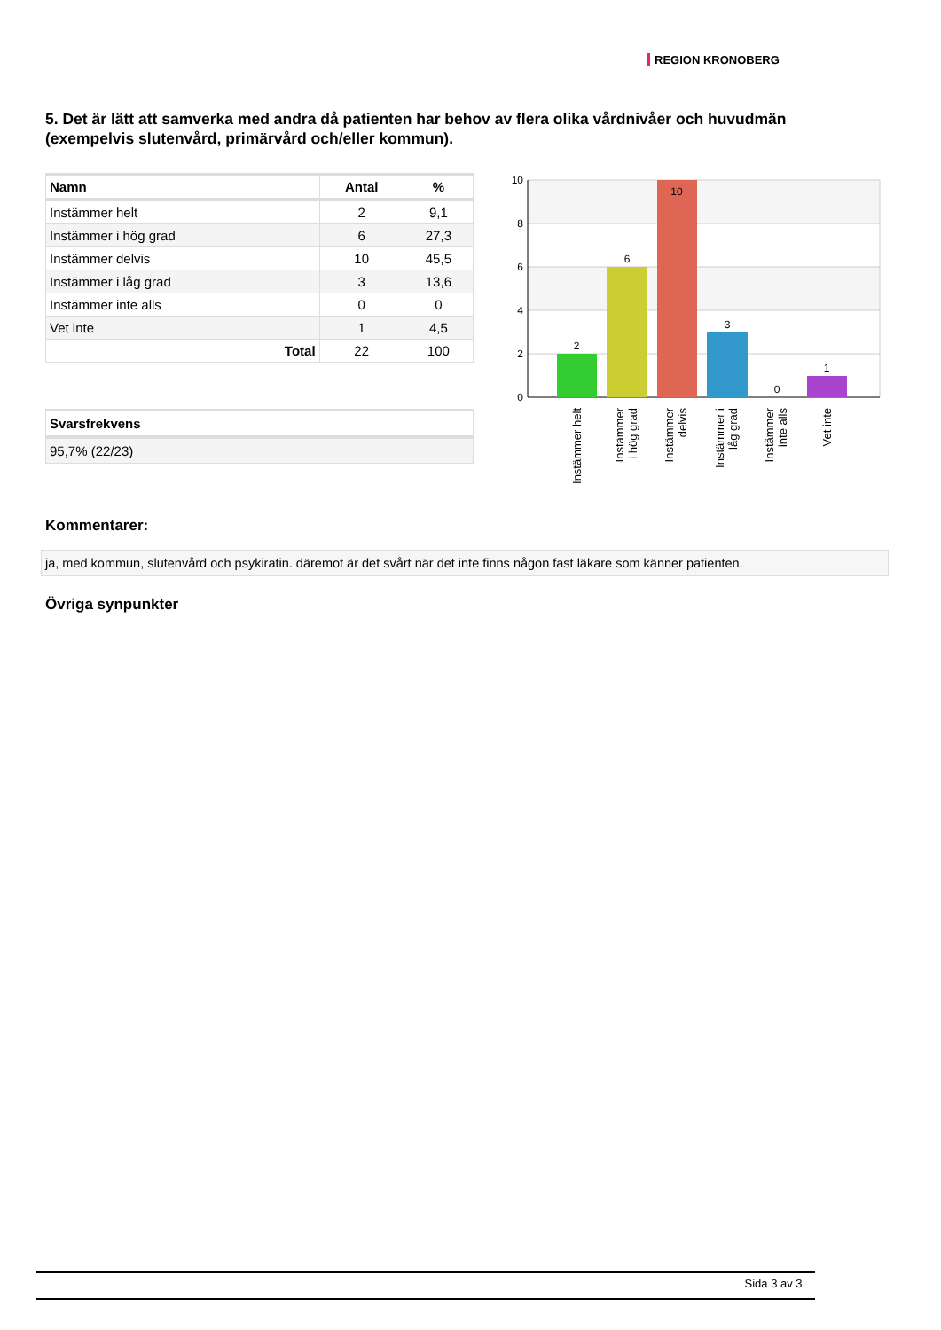REGION KRONOBERG
5. Det är lätt att samverka med andra då patienten har behov av flera olika vårdnivåer och huvudmän (exempelvis slutenvård, primärvård och/eller kommun).
| Namn | Antal | % |
| --- | --- | --- |
| Instämmer helt | 2 | 9,1 |
| Instämmer i hög grad | 6 | 27,3 |
| Instämmer delvis | 10 | 45,5 |
| Instämmer i låg grad | 3 | 13,6 |
| Instämmer inte alls | 0 | 0 |
| Vet inte | 1 | 4,5 |
| Total | 22 | 100 |
| Svarsfrekvens |
| --- |
| 95,7% (22/23) |
10
8
6
4
2
0
2
6
10
3
0
1
Instämmer helt
Instämmer
i hög grad
Instämmer
delvis
Instämmer i
låg grad
Instämmer
inte alls
Vet inte
Kommentarer:
ja, med kommun, slutenvård och psykiratin. däremot är det svårt när det inte finns någon fast läkare som känner patienten.
Övriga synpunkter
Sida 3 av 3